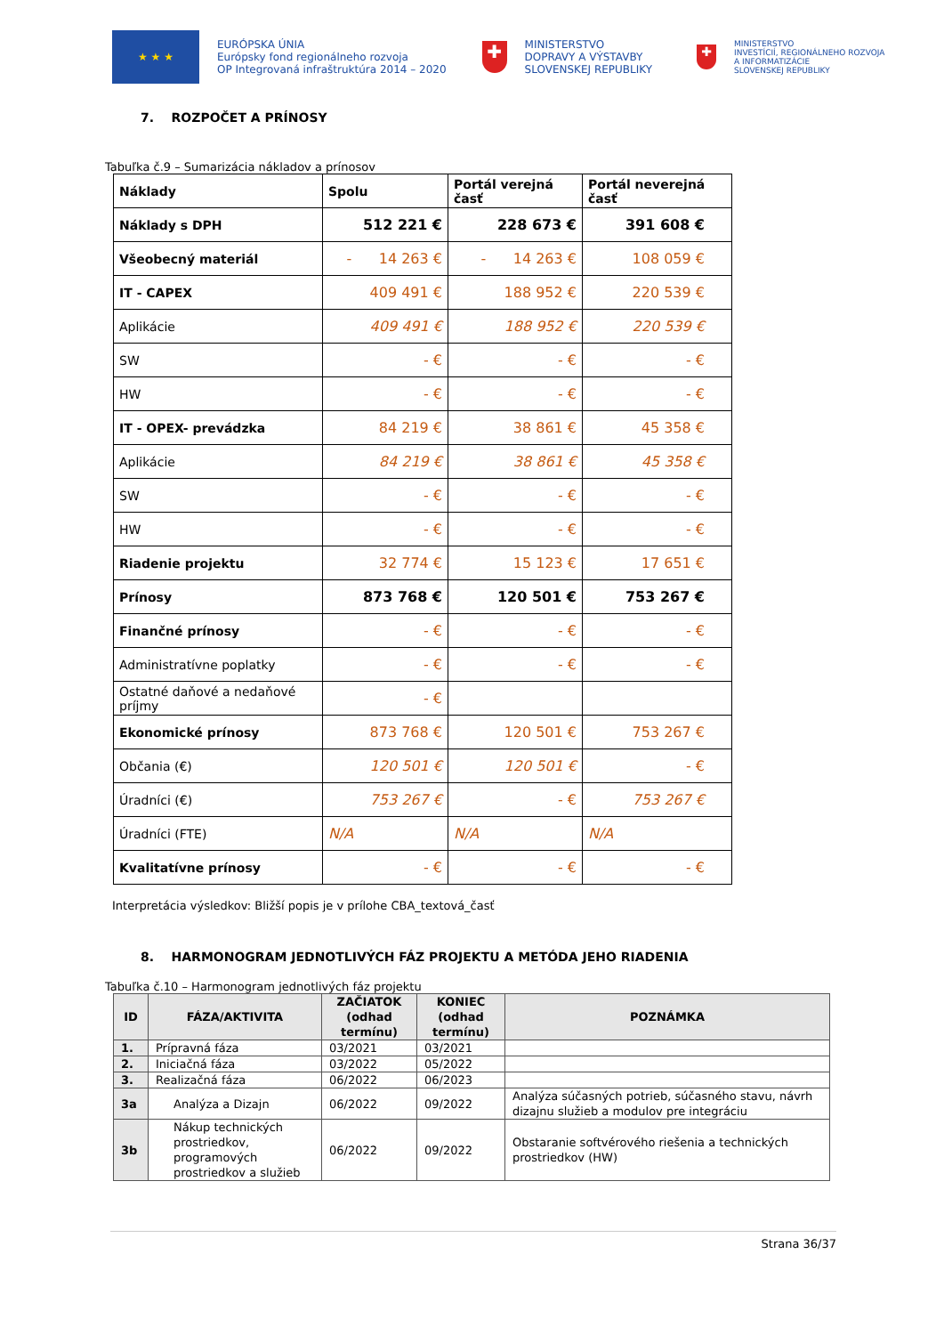★ ★ ★
EURÓPSKA ÚNIA
Európsky fond regionálneho rozvoja
OP Integrovaná infraštruktúra 2014 – 2020
✚
MINISTERSTVO
DOPRAVY A VÝSTAVBY
SLOVENSKEJ REPUBLIKY
✚
MINISTERSTVO
INVESTÍCIÍ, REGIONÁLNEHO ROZVOJA
A INFORMATIZÁCIE
SLOVENSKEJ REPUBLIKY
7. ROZPOČET A PRÍNOSY
Tabuľka č.9 – Sumarizácia nákladov a prínosov
| Náklady | Spolu | Portál verejná časť | Portál neverejná časť |
| Náklady s DPH | 512 221 € | 228 673 € | 391 608 € |
| Všeobecný materiál | - 14 263 € | - 14 263 € | 108 059 € |
| IT - CAPEX | 409 491 € | 188 952 € | 220 539 € |
| Aplikácie | 409 491 € | 188 952 € | 220 539 € |
| SW | - € | - € | - € |
| HW | - € | - € | - € |
| IT - OPEX- prevádzka | 84 219 € | 38 861 € | 45 358 € |
| Aplikácie | 84 219 € | 38 861 € | 45 358 € |
| SW | - € | - € | - € |
| HW | - € | - € | - € |
| Riadenie projektu | 32 774 € | 15 123 € | 17 651 € |
| Prínosy | 873 768 € | 120 501 € | 753 267 € |
| Finančné prínosy | - € | - € | - € |
| Administratívne poplatky | - € | - € | - € |
| Ostatné daňové a nedaňové príjmy | - € | | |
| Ekonomické prínosy | 873 768 € | 120 501 € | 753 267 € |
| Občania (€) | 120 501 € | 120 501 € | - € |
| Úradníci (€) | 753 267 € | - € | 753 267 € |
| Úradníci (FTE) | N/A | N/A | N/A |
| Kvalitatívne prínosy | - € | - € | - € |
Interpretácia výsledkov: Bližší popis je v prílohe CBA_textová_časť
8. HARMONOGRAM JEDNOTLIVÝCH FÁZ PROJEKTU A METÓDA JEHO RIADENIA
Tabuľka č.10 – Harmonogram jednotlivých fáz projektu
| ID | FÁZA/AKTIVITA | ZAČIATOK (odhad termínu) | KONIEC (odhad termínu) | POZNÁMKA |
| --- | --- | --- | --- | --- |
| 1. | Prípravná fáza | 03/2021 | 03/2021 | |
| 2. | Iniciačná fáza | 03/2022 | 05/2022 | |
| 3. | Realizačná fáza | 06/2022 | 06/2023 | |
| 3a | Analýza a Dizajn | 06/2022 | 09/2022 | Analýza súčasných potrieb, súčasného stavu, návrh dizajnu služieb a modulov pre integráciu |
| 3b | Nákup technických prostriedkov, programových prostriedkov a služieb | 06/2022 | 09/2022 | Obstaranie softvérového riešenia a technických prostriedkov (HW) |
Strana 36/37